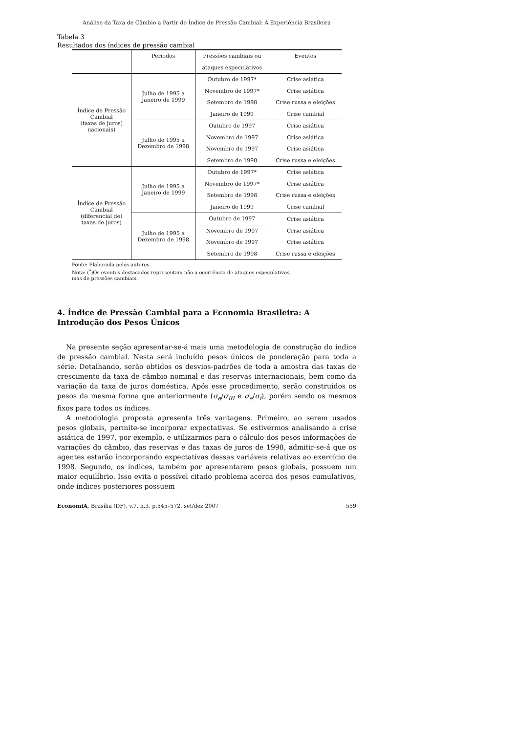Análise da Taxa de Câmbio a Partir do Índice de Pressão Cambial: A Experiência Brasileira
Tabela 3
Resultados dos índices de pressão cambial
| | Períodos | Pressões cambiais ou | Eventos |
| | | ataques especulativos | |
| Índice de Pressão Cambial (taxas de juros) nacionais) | Julho de 1995 a Janeiro de 1999 | Outubro de 1997* | Crise asiática |
| | | Novembro de 1997* | Crise asiática |
| | | Setembro de 1998 | Crise russa e eleições |
| | | Janeiro de 1999 | Crise cambial |
| | Julho de 1995 a Dezembro de 1998 | Outubro de 1997 | Crise asiática |
| | | Novembro de 1997 | Crise asiática |
| | | Novembro de 1997 | Crise asiática |
| | | Setembro de 1998 | Crise russa e eleições |
| Índice de Pressão Cambial (diferencial de) taxas de juros) | Julho de 1995 a Janeiro de 1999 | Outubro de 1997* | Crise asiática |
| | | Novembro de 1997* | Crise asiática |
| | | Setembro de 1998 | Crise russa e eleições |
| | | Janeiro de 1999 | Crise cambial |
| | Julho de 1995 a Dezembro de 1998 | Outubro de 1997 | Crise asiática |
| | | Novembro de 1997 | Crise asiática |
| | | Novembro de 1997 | Crise asiática |
| | | Setembro de 1998 | Crise russa e eleições |
Fonte: Elaborada pelos autores.
Nota: (<sup>*</sup>)Os eventos destacados representam não a ocorrência de ataques especulativos,
mas de pressões cambiais.
4. Índice de Pressão Cambial para a Economia Brasileira: A Introdução dos Pesos Únicos
Na presente seção apresentar-se-á mais uma metodologia de construção do índice de pressão cambial. Nesta será incluído pesos únicos de ponderação para toda a série. Detalhando, serão obtidos os desvios-padrões de toda a amostra das taxas de crescimento da taxa de câmbio nominal e das reservas internacionais, bem como da variação da taxa de juros doméstica. Após esse procedimento, serão construídos os pesos da mesma forma que anteriormente (σ<sub>e</sub>/σ<sub>RI</sub> e σ<sub>e</sub>/σ<sub>i</sub>), porém sendo os mesmos fixos para todos os índices.
A metodologia proposta apresenta três vantagens. Primeiro, ao serem usados pesos globais, permite-se incorporar expectativas. Se estivermos analisando a crise asiática de 1997, por exemplo, e utilizarmos para o cálculo dos pesos informações de variações do câmbio, das reservas e das taxas de juros de 1998, admitir-se-á que os agentes estarão incorporando expectativas dessas variáveis relativas ao exercício de 1998. Segundo, os índices, também por apresentarem pesos globais, possuem um maior equilíbrio. Isso evita o possível citado problema acerca dos pesos cumulativos, onde índices posteriores possuem
EconomiA, Brasília (DF), v.7, n.3, p.545–572, set/dez 2007 559